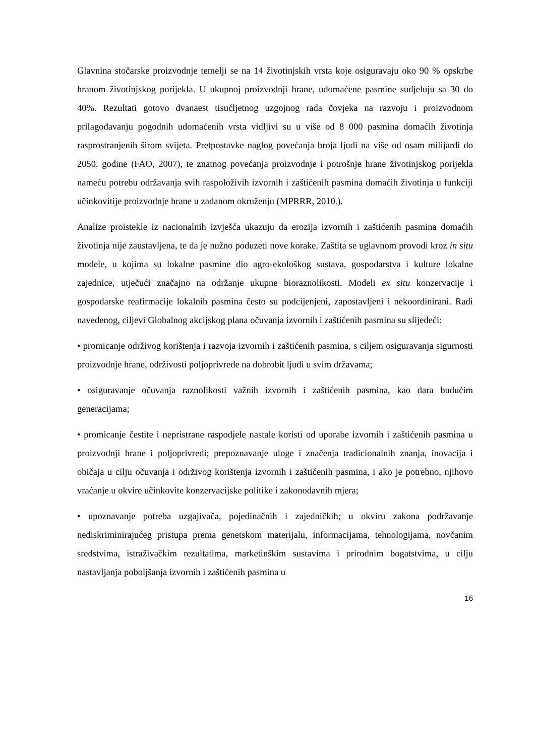Glavnina stočarske proizvodnje temelji se na 14 životinjskih vrsta koje osiguravaju oko 90 % opskrbe hranom životinjskog porijekla. U ukupnoj proizvodnji hrane, udomaćene pasmine sudjeluju sa 30 do 40%. Rezultati gotovo dvanaest tisućljetnog uzgojnog rada čovjeka na razvoju i proizvodnom prilagođavanju pogodnih udomaćenih vrsta vidljivi su u više od 8 000 pasmina domaćih životinja rasprostranjenih širom svijeta. Pretpostavke naglog povećanja broja ljudi na više od osam milijardi do 2050. godine (FAO, 2007), te znatnog povećanja proizvodnje i potrošnje hrane životinjskog porijekla nameću potrebu održavanja svih raspoloživih izvornih i zaštićenih pasmina domaćih životinja u funkciji učinkovitije proizvodnje hrane u zadanom okruženju (MPRRR, 2010.).
Analize proistekle iz nacionalnih izvješća ukazuju da erozija izvornih i zaštićenih pasmina domaćih životinja nije zaustavljena, te da je nužno poduzeti nove korake. Zaštita se uglavnom provodi kroz in situ modele, u kojima su lokalne pasmine dio agro-ekološkog sustava, gospodarstva i kulture lokalne zajednice, utječući značajno na održanje ukupne bioraznolikosti. Modeli ex situ konzervacije i gospodarske reafirmacije lokalnih pasmina često su podcijenjeni, zapostavljeni i nekoordinirani. Radi navedenog, ciljevi Globalnog akcijskog plana očuvanja izvornih i zaštićenih pasmina su slijedeći:
• promicanje održivog korištenja i razvoja izvornih i zaštićenih pasmina, s ciljem osiguravanja sigurnosti proizvodnje hrane, održivosti poljoprivrede na dobrobit ljudi u svim državama;
• osiguravanje očuvanja raznolikosti važnih izvornih i zaštićenih pasmina, kao dara budućim generacijama;
• promicanje čestite i nepristrane raspodjele nastale koristi od uporabe izvornih i zaštićenih pasmina u proizvodnji hrane i poljoprivredi; prepoznavanje uloge i značenja tradicionalnih znanja, inovacija i običaja u cilju očuvanja i održivog korištenja izvornih i zaštićenih pasmina, i ako je potrebno, njihovo vraćanje u okvire učinkovite konzervacijske politike i zakonodavnih mjera;
• upoznavanje potreba uzgajivača, pojedinačnih i zajedničkih; u okviru zakona podržavanje nediskriminirajućeg pristupa prema genetskom materijalu, informacijama, tehnologijama, novčanim sredstvima, istraživačkim rezultatima, marketinškim sustavima i prirodnim bogatstvima, u cilju nastavljanja poboljšanja izvornih i zaštićenih pasmina u
16